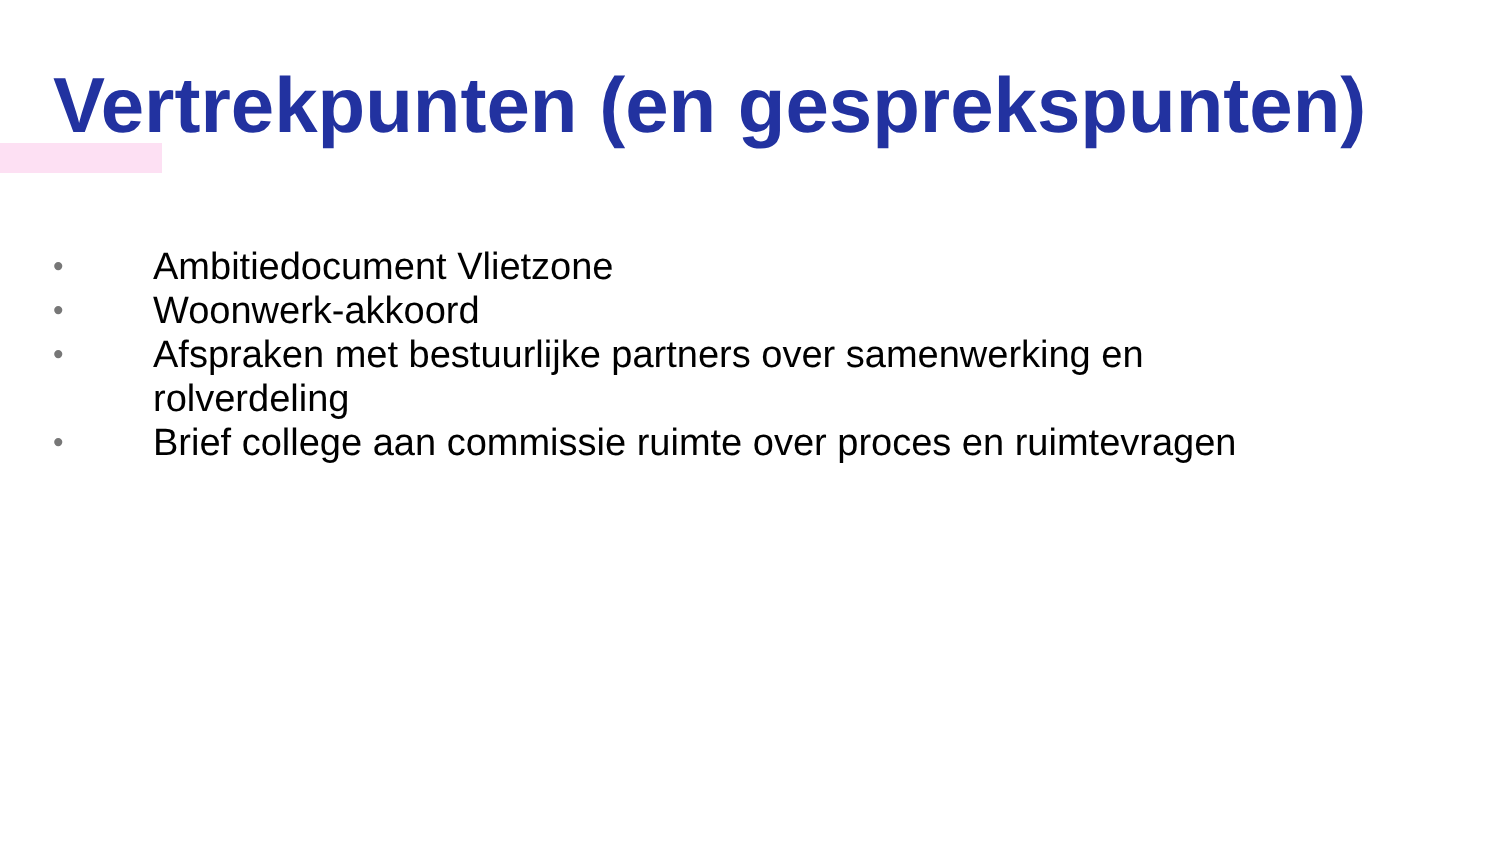Vertrekpunten (en gesprekspunten)
• Ambitiedocument Vlietzone
• Woonwerk-akkoord
• Afspraken met bestuurlijke partners over samenwerking en rolverdeling
• Brief college aan commissie ruimte over proces en ruimtevragen